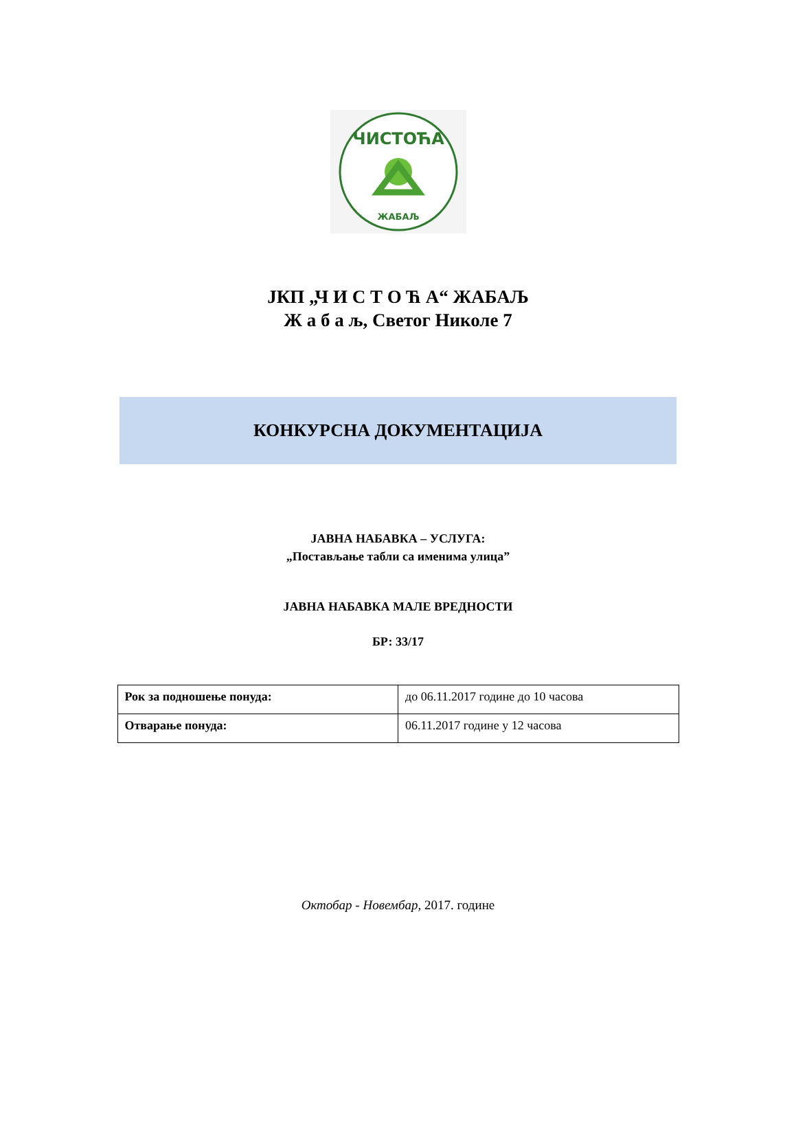ЧИСТОЋА
ЖАБАЉ
ЈКП „Ч И С Т О Ћ А“ ЖАБАЉ
Ж а б а љ, Светог Николе 7
КОНКУРСНА ДОКУМЕНТАЦИЈА
ЈАВНА НАБАВКА – УСЛУГА:
„Постављање табли са именима улица”
ЈАВНА НАБАВКА МАЛЕ ВРЕДНОСТИ
БР: 33/17
| Рок за подношење понуда: | до 06.11.2017 године до 10 часова |
| Отварање понуда: | 06.11.2017 године у 12 часова |
Октобар - Новембар, 2017. године